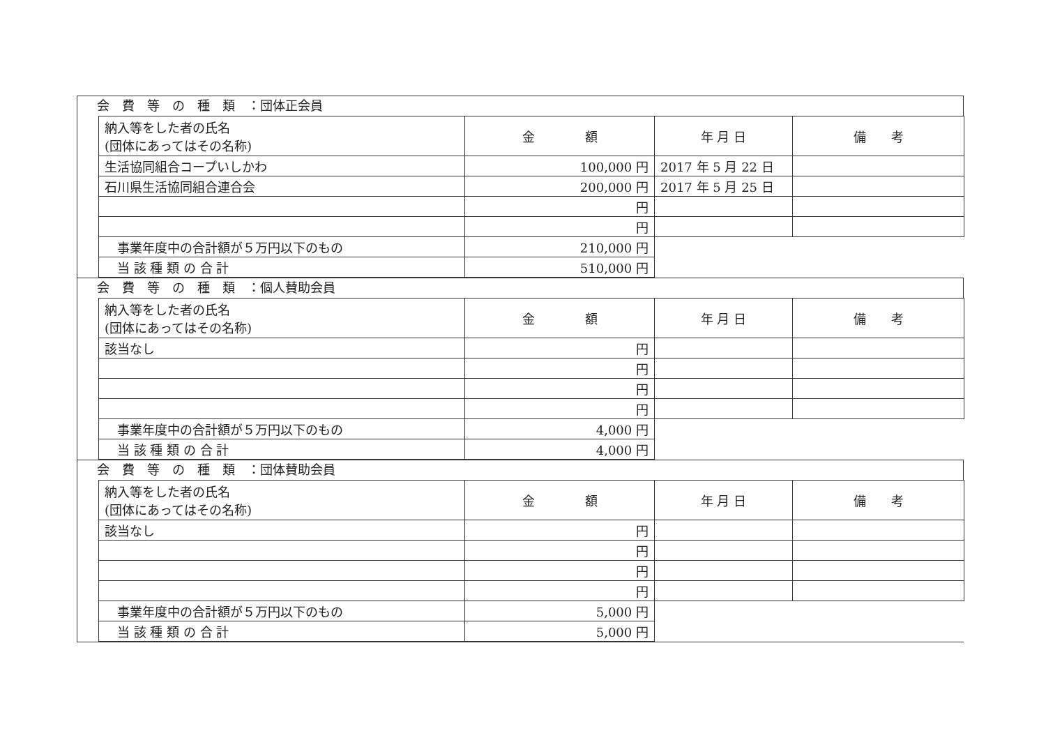会　費　等　の　種　類　：団体正会員
| 納入等をした者の氏名 (団体にあってはその名称) | 金 額 | 年 月 日 | 備 考 |
| --- | --- | --- | --- |
| 生活協同組合コープいしかわ | 100,000 円 | 2017 年 5 月 22 日 | |
| 石川県生活協同組合連合会 | 200,000 円 | 2017 年 5 月 25 日 | |
| | 円 | | |
| | 円 | | |
| 事業年度中の合計額が５万円以下のもの | 210,000 円 | | |
| 当 該 種 類 の 合 計 | 510,000 円 | | |
会　費　等　の　種　類　：個人賛助会員
| 納入等をした者の氏名 (団体にあってはその名称) | 金 額 | 年 月 日 | 備 考 |
| --- | --- | --- | --- |
| 該当なし | 円 | | |
| | 円 | | |
| | 円 | | |
| | 円 | | |
| 事業年度中の合計額が５万円以下のもの | 4,000 円 | | |
| 当 該 種 類 の 合 計 | 4,000 円 | | |
会　費　等　の　種　類　：団体賛助会員
| 納入等をした者の氏名 (団体にあってはその名称) | 金 額 | 年 月 日 | 備 考 |
| --- | --- | --- | --- |
| 該当なし | 円 | | |
| | 円 | | |
| | 円 | | |
| | 円 | | |
| 事業年度中の合計額が５万円以下のもの | 5,000 円 | | |
| 当 該 種 類 の 合 計 | 5,000 円 | | |